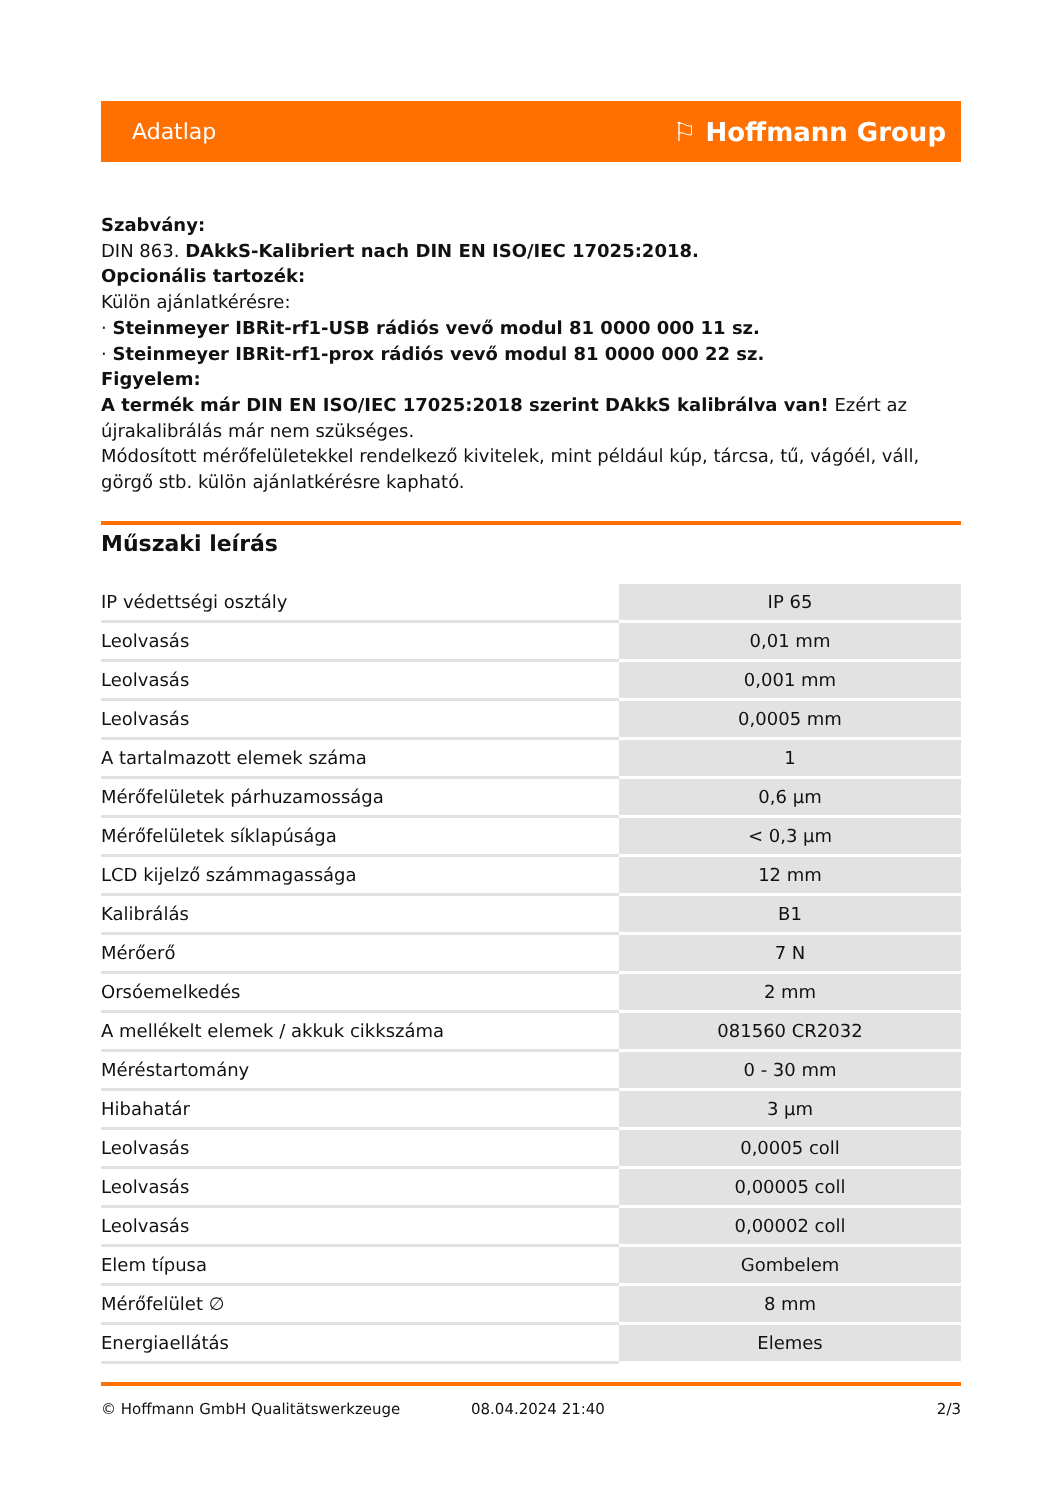Adatlap ⚐ Hoffmann Group
Szabvány:
DIN 863. DAkkS-Kalibriert nach DIN EN ISO/IEC 17025:2018.
Opcionális tartozék:
Külön ajánlatkérésre:
· Steinmeyer IBRit-rf1-USB rádiós vevő modul 81 0000 000 11 sz.
· Steinmeyer IBRit-rf1-prox rádiós vevő modul 81 0000 000 22 sz.
Figyelem:
A termék már DIN EN ISO/IEC 17025:2018 szerint DAkkS kalibrálva van! Ezért az újrakalibrálás már nem szükséges.
Módosított mérőfelületekkel rendelkező kivitelek, mint például kúp, tárcsa, tű, vágóél, váll, görgő stb. külön ajánlatkérésre kapható.
Műszaki leírás
| IP védettségi osztály | IP 65 |
| Leolvasás | 0,01 mm |
| Leolvasás | 0,001 mm |
| Leolvasás | 0,0005 mm |
| A tartalmazott elemek száma | 1 |
| Mérőfelületek párhuzamossága | 0,6 µm |
| Mérőfelületek síklapúsága | < 0,3 µm |
| LCD kijelző számmagassága | 12 mm |
| Kalibrálás | B1 |
| Mérőerő | 7 N |
| Orsóemelkedés | 2 mm |
| A mellékelt elemek / akkuk cikkszáma | 081560 CR2032 |
| Méréstartomány | 0 - 30 mm |
| Hibahatár | 3 µm |
| Leolvasás | 0,0005 coll |
| Leolvasás | 0,00005 coll |
| Leolvasás | 0,00002 coll |
| Elem típusa | Gombelem |
| Mérőfelület ∅ | 8 mm |
| Energiaellátás | Elemes |
© Hoffmann GmbH Qualitätswerkzeuge 08.04.2024 21:40 2/3